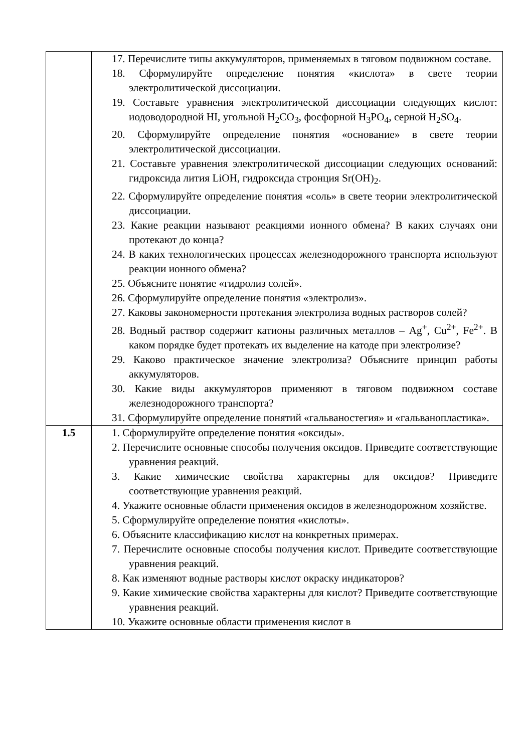| | 17. Перечислите типы аккумуляторов, применяемых в тяговом подвижном составе. 18. Сформулируйте определение понятия «кислота» в свете теории электролитической диссоциации. 19. Составьте уравнения электролитической диссоциации следующих кислот: иодоводородной HI, угольной H<sub>2</sub>CO<sub>3</sub>, фосфорной H<sub>3</sub>PO<sub>4</sub>, серной H<sub>2</sub>SO<sub>4</sub>. 20. Сформулируйте определение понятия «основание» в свете теории электролитической диссоциации. 21. Составьте уравнения электролитической диссоциации следующих оснований: гидроксида лития LiOH, гидроксида стронция Sr(OH)<sub>2</sub>. 22. Сформулируйте определение понятия «соль» в свете теории электролитической диссоциации. 23. Какие реакции называют реакциями ионного обмена? В каких случаях они протекают до конца? 24. В каких технологических процессах железнодорожного транспорта используют реакции ионного обмена? 25. Объясните понятие «гидролиз солей». 26. Сформулируйте определение понятия «электролиз». 27. Каковы закономерности протекания электролиза водных растворов солей? 28. Водный раствор содержит катионы различных металлов – Ag<sup>+</sup>, Cu<sup>2+</sup>, Fe<sup>2+</sup>. В каком порядке будет протекать их выделение на катоде при электролизе? 29. Каково практическое значение электролиза? Объясните принцип работы аккумуляторов. 30. Какие виды аккумуляторов применяют в тяговом подвижном составе железнодорожного транспорта? 31. Сформулируйте определение понятий «гальваностегия» и «гальванопластика». |
| 1.5 | 1. Сформулируйте определение понятия «оксиды». 2. Перечислите основные способы получения оксидов. Приведите соответствующие уравнения реакций. 3. Какие химические свойства характерны для оксидов? Приведите соответствующие уравнения реакций. 4. Укажите основные области применения оксидов в железнодорожном хозяйстве. 5. Сформулируйте определение понятия «кислоты». 6. Объясните классификацию кислот на конкретных примерах. 7. Перечислите основные способы получения кислот. Приведите соответствующие уравнения реакций. 8. Как изменяют водные растворы кислот окраску индикаторов? 9. Какие химические свойства характерны для кислот? Приведите соответствующие уравнения реакций. 10. Укажите основные области применения кислот в |